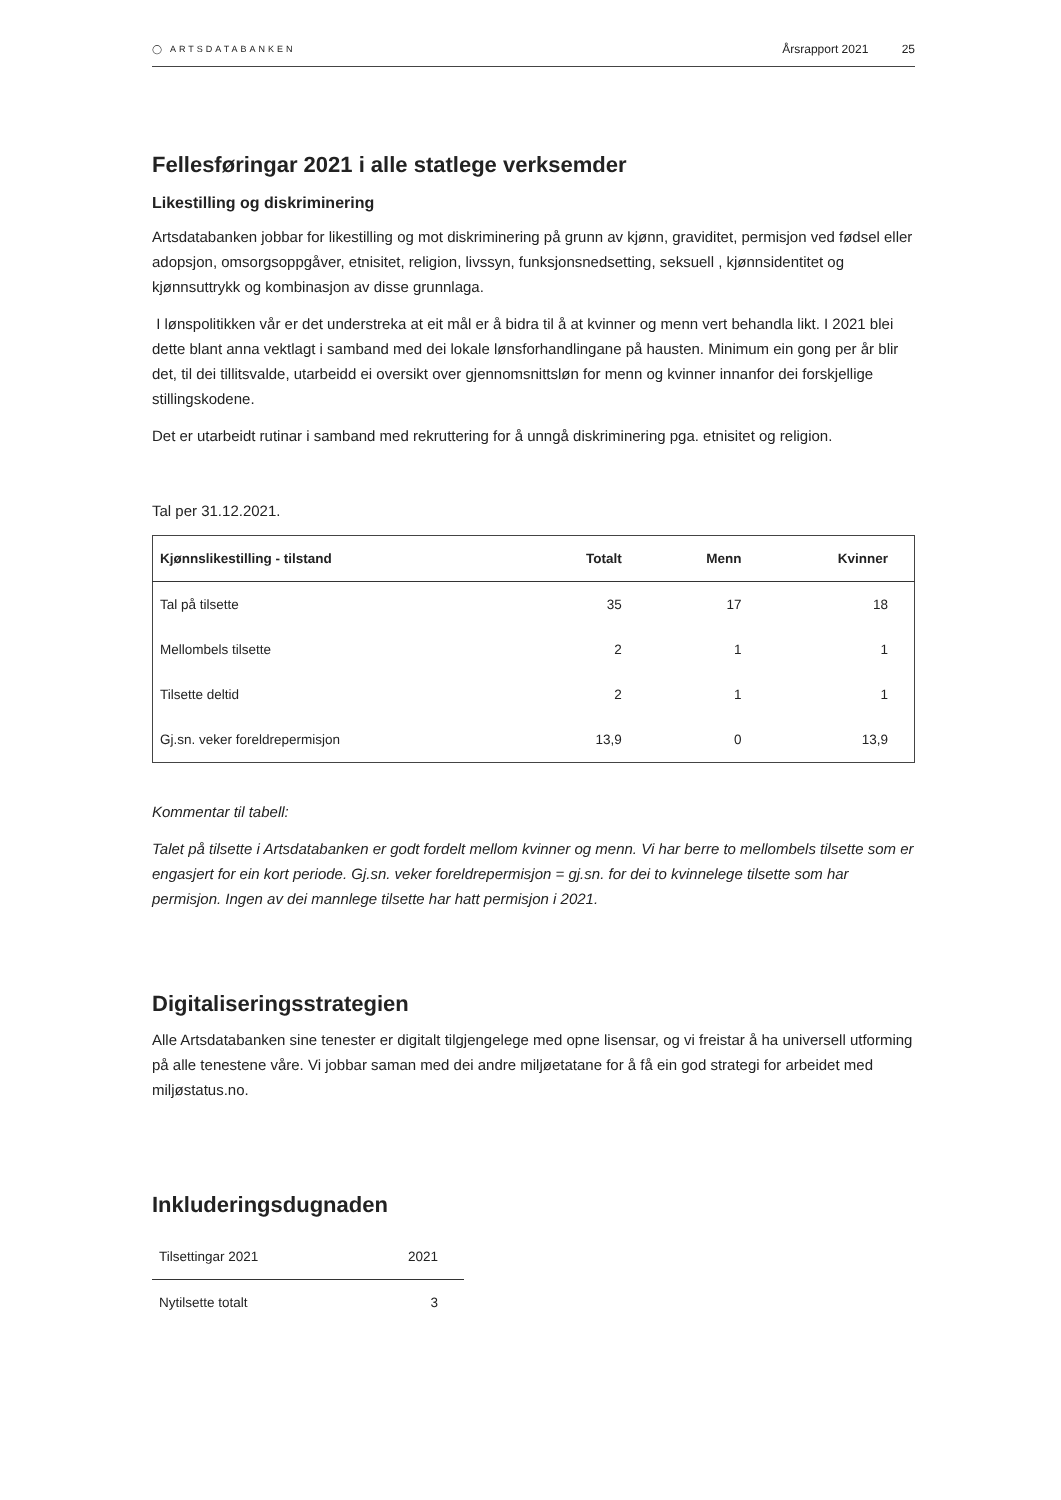◯ ARTSDATABANKEN Årsrapport 2021 25
Fellesføringar 2021 i alle statlege verksemder
Likestilling og diskriminering
Artsdatabanken jobbar for likestilling og mot diskriminering på grunn av kjønn, graviditet, permisjon ved fødsel eller adopsjon, omsorgsoppgåver, etnisitet, religion, livssyn, funksjonsnedsetting, seksuell , kjønnsidentitet og kjønnsuttrykk og kombinasjon av disse grunnlaga.
I lønspolitikken vår er det understreka at eit mål er å bidra til å at kvinner og menn vert behandla likt. I 2021 blei dette blant anna vektlagt i samband med dei lokale lønsforhandlingane på hausten. Minimum ein gong per år blir det, til dei tillitsvalde, utarbeidd ei oversikt over gjennomsnittsløn for menn og kvinner innanfor dei forskjellige stillingskodene.
Det er utarbeidt rutinar i samband med rekruttering for å unngå diskriminering pga. etnisitet og religion.
Tal per 31.12.2021.
| Kjønnslikestilling - tilstand | Totalt | Menn | Kvinner |
| --- | --- | --- | --- |
| Tal på tilsette | 35 | 17 | 18 |
| Mellombels tilsette | 2 | 1 | 1 |
| Tilsette deltid | 2 | 1 | 1 |
| Gj.sn. veker foreldrepermisjon | 13,9 | 0 | 13,9 |
Kommentar til tabell:
Talet på tilsette i Artsdatabanken er godt fordelt mellom kvinner og menn. Vi har berre to mellombels tilsette som er engasjert for ein kort periode. Gj.sn. veker foreldrepermisjon = gj.sn. for dei to kvinnelege tilsette som har permisjon. Ingen av dei mannlege tilsette har hatt permisjon i 2021.
Digitaliseringsstrategien
Alle Artsdatabanken sine tenester er digitalt tilgjengelege med opne lisensar, og vi freistar å ha universell utforming på alle tenestene våre. Vi jobbar saman med dei andre miljøetatane for å få ein god strategi for arbeidet med miljøstatus.no.
Inkluderingsdugnaden
| Tilsettingar 2021 | 2021 |
| --- | --- |
| Nytilsette totalt | 3 |